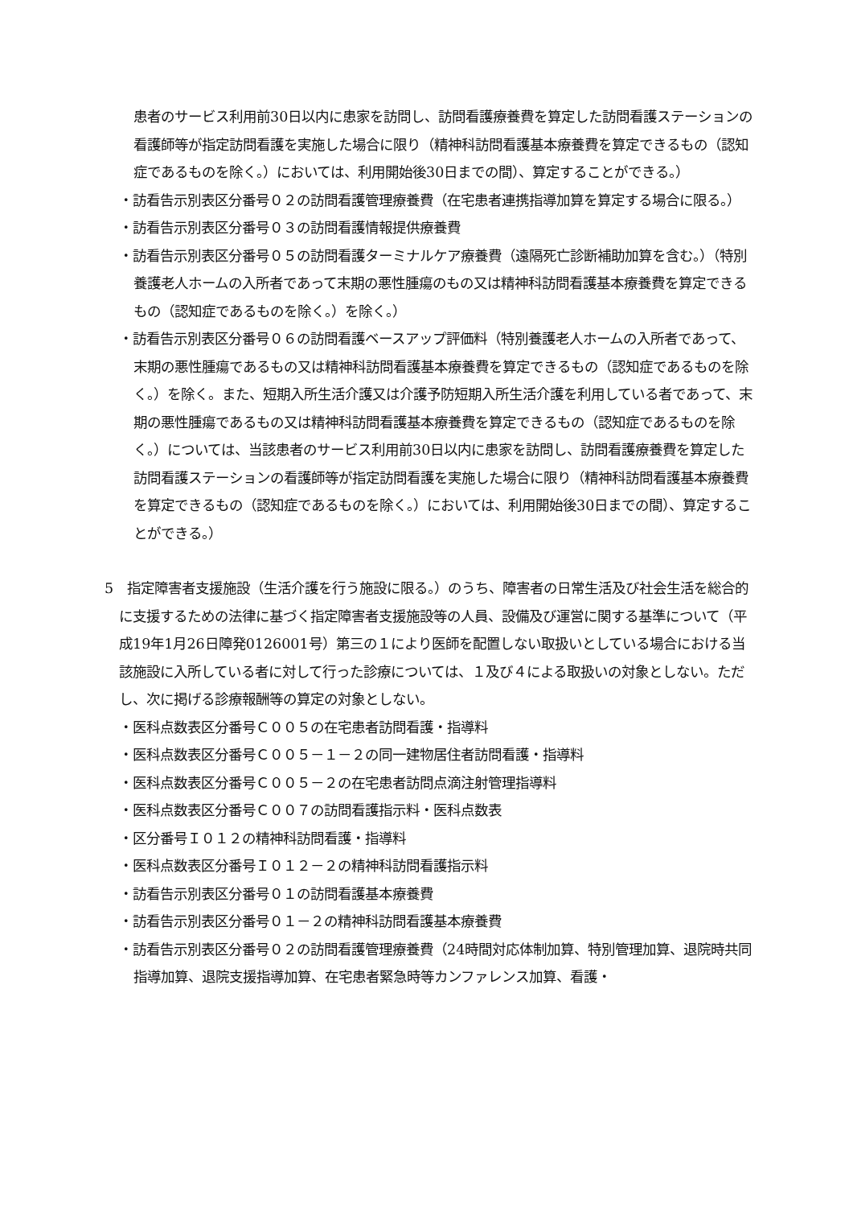患者のサービス利用前30日以内に患家を訪問し、訪問看護療養費を算定した訪問看護ステーションの看護師等が指定訪問看護を実施した場合に限り（精神科訪問看護基本療養費を算定できるもの（認知症であるものを除く。）においては、利用開始後30日までの間）、算定することができる。）
・訪看告示別表区分番号０２の訪問看護管理療養費（在宅患者連携指導加算を算定する場合に限る。）
・訪看告示別表区分番号０３の訪問看護情報提供療養費
・訪看告示別表区分番号０５の訪問看護ターミナルケア療養費（遠隔死亡診断補助加算を含む。）（特別養護老人ホームの入所者であって末期の悪性腫瘍のもの又は精神科訪問看護基本療養費を算定できるもの（認知症であるものを除く。）を除く。）
・訪看告示別表区分番号０６の訪問看護ベースアップ評価料（特別養護老人ホームの入所者であって、末期の悪性腫瘍であるもの又は精神科訪問看護基本療養費を算定できるもの（認知症であるものを除く。）を除く。また、短期入所生活介護又は介護予防短期入所生活介護を利用している者であって、末期の悪性腫瘍であるもの又は精神科訪問看護基本療養費を算定できるもの（認知症であるものを除く。）については、当該患者のサービス利用前30日以内に患家を訪問し、訪問看護療養費を算定した訪問看護ステーションの看護師等が指定訪問看護を実施した場合に限り（精神科訪問看護基本療養費を算定できるもの（認知症であるものを除く。）においては、利用開始後30日までの間）、算定することができる。）
5　指定障害者支援施設（生活介護を行う施設に限る。）のうち、障害者の日常生活及び社会生活を総合的に支援するための法律に基づく指定障害者支援施設等の人員、設備及び運営に関する基準について（平成19年1月26日障発0126001号）第三の１により医師を配置しない取扱いとしている場合における当該施設に入所している者に対して行った診療については、１及び４による取扱いの対象としない。ただし、次に掲げる診療報酬等の算定の対象としない。
・医科点数表区分番号Ｃ００５の在宅患者訪問看護・指導料
・医科点数表区分番号Ｃ００５－１－２の同一建物居住者訪問看護・指導料
・医科点数表区分番号Ｃ００５－２の在宅患者訪問点滴注射管理指導料
・医科点数表区分番号Ｃ００７の訪問看護指示料・医科点数表
・区分番号Ｉ０１２の精神科訪問看護・指導料
・医科点数表区分番号Ｉ０１２－２の精神科訪問看護指示料
・訪看告示別表区分番号０１の訪問看護基本療養費
・訪看告示別表区分番号０１－２の精神科訪問看護基本療養費
・訪看告示別表区分番号０２の訪問看護管理療養費（24時間対応体制加算、特別管理加算、退院時共同指導加算、退院支援指導加算、在宅患者緊急時等カンファレンス加算、看護・